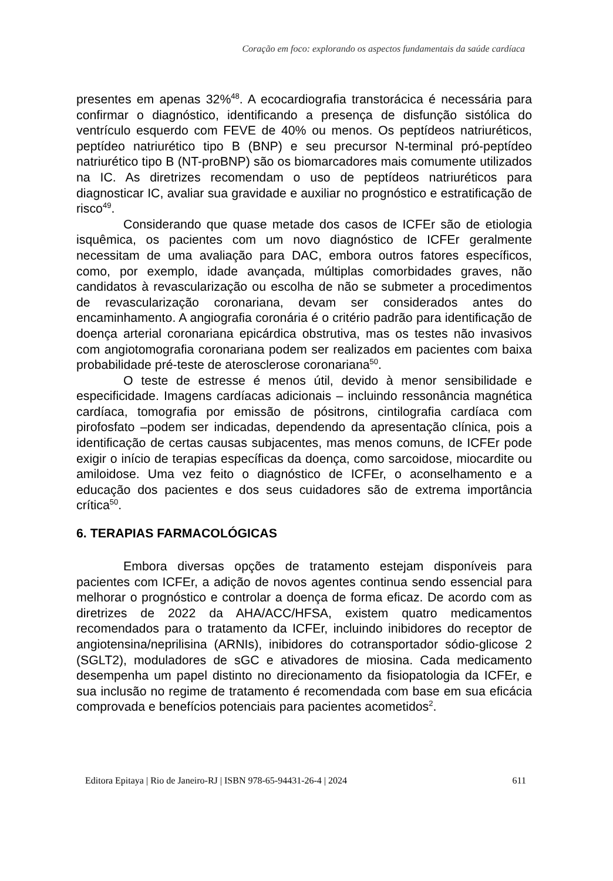Coração em foco: explorando os aspectos fundamentais da saúde cardíaca
presentes em apenas 32%<sup>48</sup>. A ecocardiografia transtorácica é necessária para confirmar o diagnóstico, identificando a presença de disfunção sistólica do ventrículo esquerdo com FEVE de 40% ou menos. Os peptídeos natriuréticos, peptídeo natriurético tipo B (BNP) e seu precursor N-terminal pró-peptídeo natriurético tipo B (NT-proBNP) são os biomarcadores mais comumente utilizados na IC. As diretrizes recomendam o uso de peptídeos natriuréticos para diagnosticar IC, avaliar sua gravidade e auxiliar no prognóstico e estratificação de risco<sup>49</sup>.
Considerando que quase metade dos casos de ICFEr são de etiologia isquêmica, os pacientes com um novo diagnóstico de ICFEr geralmente necessitam de uma avaliação para DAC, embora outros fatores específicos, como, por exemplo, idade avançada, múltiplas comorbidades graves, não candidatos à revascularização ou escolha de não se submeter a procedimentos de revascularização coronariana, devam ser considerados antes do encaminhamento. A angiografia coronária é o critério padrão para identificação de doença arterial coronariana epicárdica obstrutiva, mas os testes não invasivos com angiotomografia coronariana podem ser realizados em pacientes com baixa probabilidade pré-teste de aterosclerose coronariana<sup>50</sup>.
O teste de estresse é menos útil, devido à menor sensibilidade e especificidade. Imagens cardíacas adicionais – incluindo ressonância magnética cardíaca, tomografia por emissão de pósitrons, cintilografia cardíaca com pirofosfato –podem ser indicadas, dependendo da apresentação clínica, pois a identificação de certas causas subjacentes, mas menos comuns, de ICFEr pode exigir o início de terapias específicas da doença, como sarcoidose, miocardite ou amiloidose. Uma vez feito o diagnóstico de ICFEr, o aconselhamento e a educação dos pacientes e dos seus cuidadores são de extrema importância crítica<sup>50</sup>.
6. TERAPIAS FARMACOLÓGICAS
Embora diversas opções de tratamento estejam disponíveis para pacientes com ICFEr, a adição de novos agentes continua sendo essencial para melhorar o prognóstico e controlar a doença de forma eficaz. De acordo com as diretrizes de 2022 da AHA/ACC/HFSA, existem quatro medicamentos recomendados para o tratamento da ICFEr, incluindo inibidores do receptor de angiotensina/neprilisina (ARNIs), inibidores do cotransportador sódio-glicose 2 (SGLT2), moduladores de sGC e ativadores de miosina. Cada medicamento desempenha um papel distinto no direcionamento da fisiopatologia da ICFEr, e sua inclusão no regime de tratamento é recomendada com base em sua eficácia comprovada e benefícios potenciais para pacientes acometidos<sup>2</sup>.
Editora Epitaya | Rio de Janeiro-RJ | ISBN 978-65-94431-26-4 | 2024 611